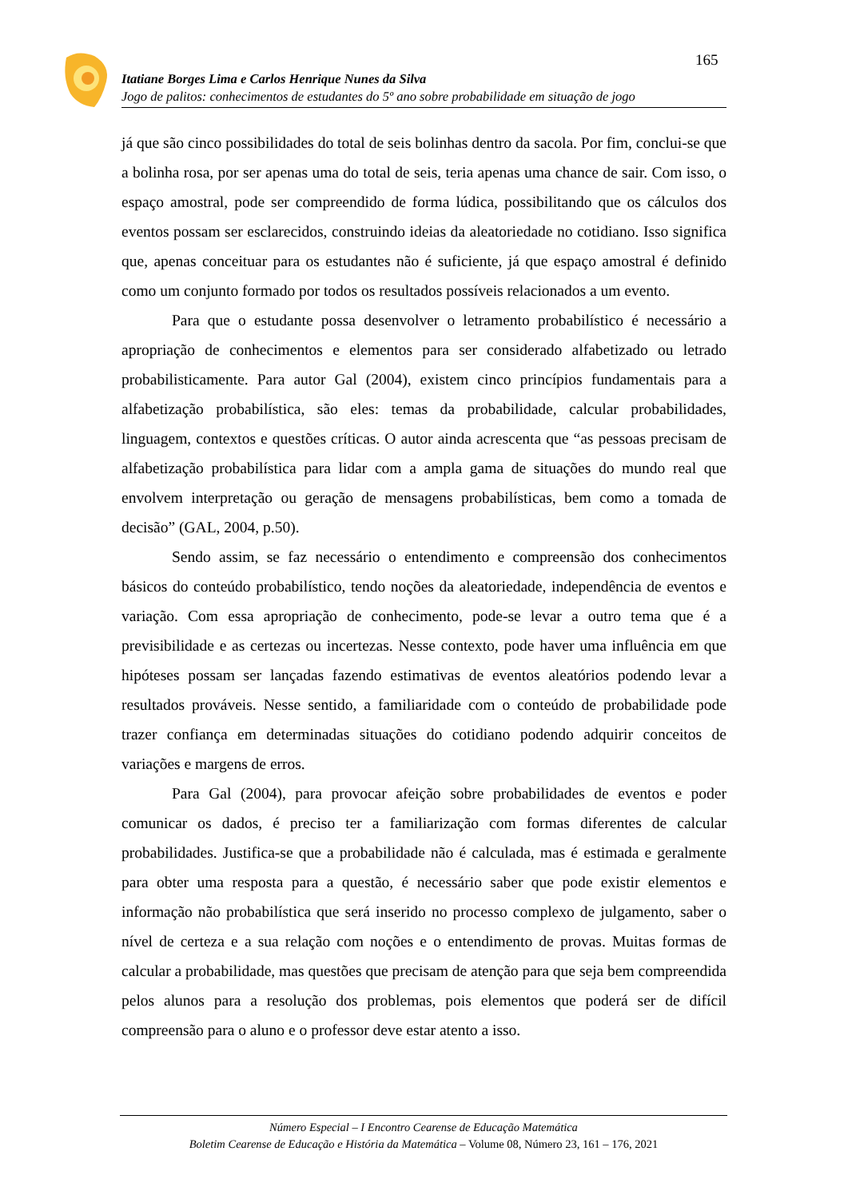165
Itatiane Borges Lima e Carlos Henrique Nunes da Silva
Jogo de palitos: conhecimentos de estudantes do 5º ano sobre probabilidade em situação de jogo
já que são cinco possibilidades do total de seis bolinhas dentro da sacola. Por fim, conclui-se que a bolinha rosa, por ser apenas uma do total de seis, teria apenas uma chance de sair. Com isso, o espaço amostral, pode ser compreendido de forma lúdica, possibilitando que os cálculos dos eventos possam ser esclarecidos, construindo ideias da aleatoriedade no cotidiano. Isso significa que, apenas conceituar para os estudantes não é suficiente, já que espaço amostral é definido como um conjunto formado por todos os resultados possíveis relacionados a um evento.
Para que o estudante possa desenvolver o letramento probabilístico é necessário a apropriação de conhecimentos e elementos para ser considerado alfabetizado ou letrado probabilisticamente. Para autor Gal (2004), existem cinco princípios fundamentais para a alfabetização probabilística, são eles: temas da probabilidade, calcular probabilidades, linguagem, contextos e questões críticas. O autor ainda acrescenta que “as pessoas precisam de alfabetização probabilística para lidar com a ampla gama de situações do mundo real que envolvem interpretação ou geração de mensagens probabilísticas, bem como a tomada de decisão” (GAL, 2004, p.50).
Sendo assim, se faz necessário o entendimento e compreensão dos conhecimentos básicos do conteúdo probabilístico, tendo noções da aleatoriedade, independência de eventos e variação. Com essa apropriação de conhecimento, pode-se levar a outro tema que é a previsibilidade e as certezas ou incertezas. Nesse contexto, pode haver uma influência em que hipóteses possam ser lançadas fazendo estimativas de eventos aleatórios podendo levar a resultados prováveis. Nesse sentido, a familiaridade com o conteúdo de probabilidade pode trazer confiança em determinadas situações do cotidiano podendo adquirir conceitos de variações e margens de erros.
Para Gal (2004), para provocar afeição sobre probabilidades de eventos e poder comunicar os dados, é preciso ter a familiarização com formas diferentes de calcular probabilidades. Justifica-se que a probabilidade não é calculada, mas é estimada e geralmente para obter uma resposta para a questão, é necessário saber que pode existir elementos e informação não probabilística que será inserido no processo complexo de julgamento, saber o nível de certeza e a sua relação com noções e o entendimento de provas. Muitas formas de calcular a probabilidade, mas questões que precisam de atenção para que seja bem compreendida pelos alunos para a resolução dos problemas, pois elementos que poderá ser de difícil compreensão para o aluno e o professor deve estar atento a isso.
Número Especial – I Encontro Cearense de Educação Matemática
Boletim Cearense de Educação e História da Matemática – Volume 08, Número 23, 161 – 176, 2021